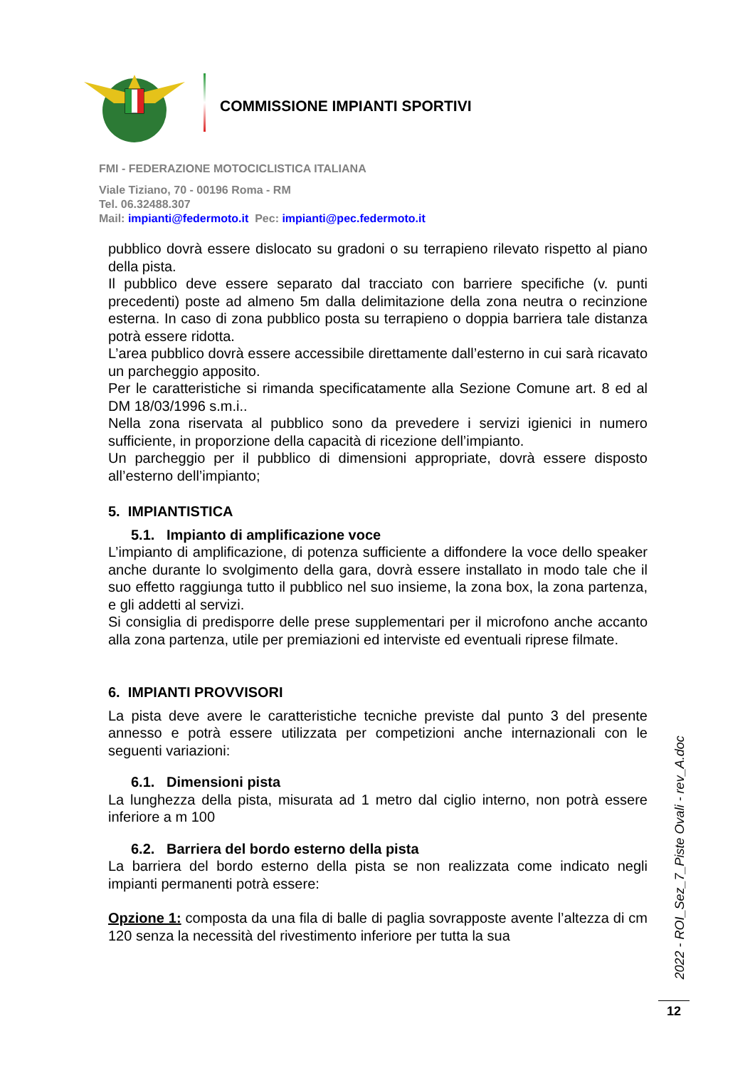COMMISSIONE IMPIANTI SPORTIVI
FMI - FEDERAZIONE MOTOCICLISTICA ITALIANA
Viale Tiziano, 70 - 00196 Roma - RM
Tel. 06.32488.307
Mail: impianti@federmoto.it Pec: impianti@pec.federmoto.it
pubblico dovrà essere dislocato su gradoni o su terrapieno rilevato rispetto al piano della pista.
Il pubblico deve essere separato dal tracciato con barriere specifiche (v. punti precedenti) poste ad almeno 5m dalla delimitazione della zona neutra o recinzione esterna. In caso di zona pubblico posta su terrapieno o doppia barriera tale distanza potrà essere ridotta.
L’area pubblico dovrà essere accessibile direttamente dall’esterno in cui sarà ricavato un parcheggio apposito.
Per le caratteristiche si rimanda specificatamente alla Sezione Comune art. 8 ed al DM 18/03/1996 s.m.i..
Nella zona riservata al pubblico sono da prevedere i servizi igienici in numero sufficiente, in proporzione della capacità di ricezione dell’impianto.
Un parcheggio per il pubblico di dimensioni appropriate, dovrà essere disposto all’esterno dell’impianto;
5. IMPIANTISTICA
5.1. Impianto di amplificazione voce
L’impianto di amplificazione, di potenza sufficiente a diffondere la voce dello speaker anche durante lo svolgimento della gara, dovrà essere installato in modo tale che il suo effetto raggiunga tutto il pubblico nel suo insieme, la zona box, la zona partenza, e gli addetti al servizi.
Si consiglia di predisporre delle prese supplementari per il microfono anche accanto alla zona partenza, utile per premiazioni ed interviste ed eventuali riprese filmate.
6. IMPIANTI PROVVISORI
La pista deve avere le caratteristiche tecniche previste dal punto 3 del presente annesso e potrà essere utilizzata per competizioni anche internazionali con le seguenti variazioni:
6.1. Dimensioni pista
La lunghezza della pista, misurata ad 1 metro dal ciglio interno, non potrà essere inferiore a m 100
6.2. Barriera del bordo esterno della pista
La barriera del bordo esterno della pista se non realizzata come indicato negli impianti permanenti potrà essere:
Opzione 1: composta da una fila di balle di paglia sovrapposte avente l’altezza di cm 120 senza la necessità del rivestimento inferiore per tutta la sua
2022 - ROI_Sez_7_Piste Ovali - rev_A.doc
12